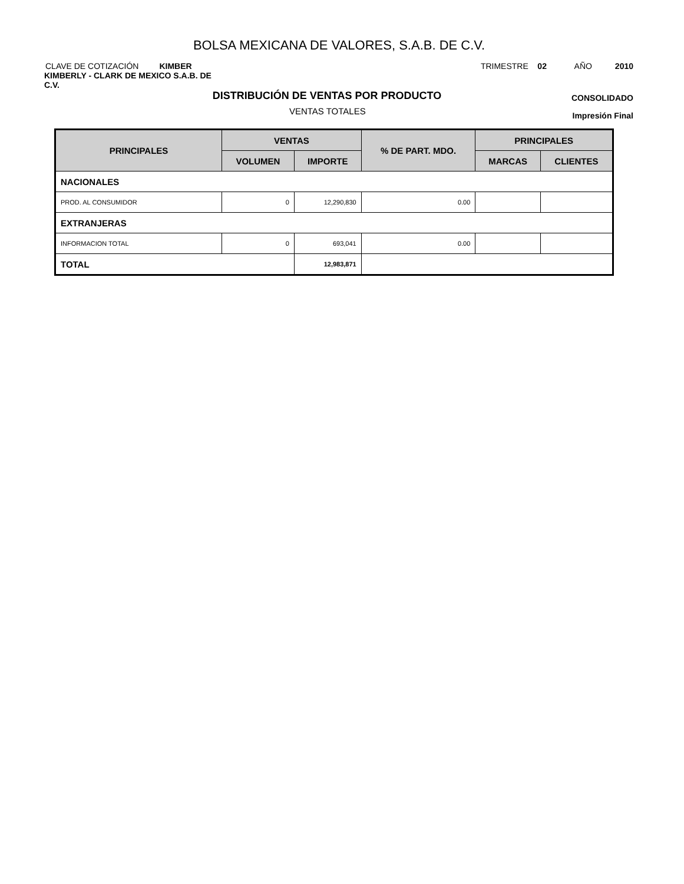BOLSA MEXICANA DE VALORES, S.A.B. DE C.V.
CLAVE DE COTIZACIÓN KIMBER TRIMESTRE 02 AÑO 2010
KIMBERLY - CLARK DE MEXICO S.A.B. DE C.V.
DISTRIBUCIÓN DE VENTAS POR PRODUCTO
CONSOLIDADO
VENTAS TOTALES
Impresión Final
| PRINCIPALES | VENTAS | | % DE PART. MDO. | PRINCIPALES | |
| --- | --- | --- | --- | --- | --- |
| | VOLUMEN | IMPORTE | | MARCAS | CLIENTES |
| NACIONALES | | | | | |
| PROD. AL CONSUMIDOR | 0 | 12,290,830 | 0.00 | | |
| EXTRANJERAS | | | | | |
| INFORMACION TOTAL | 0 | 693,041 | 0.00 | | |
| TOTAL | | 12,983,871 | | | |